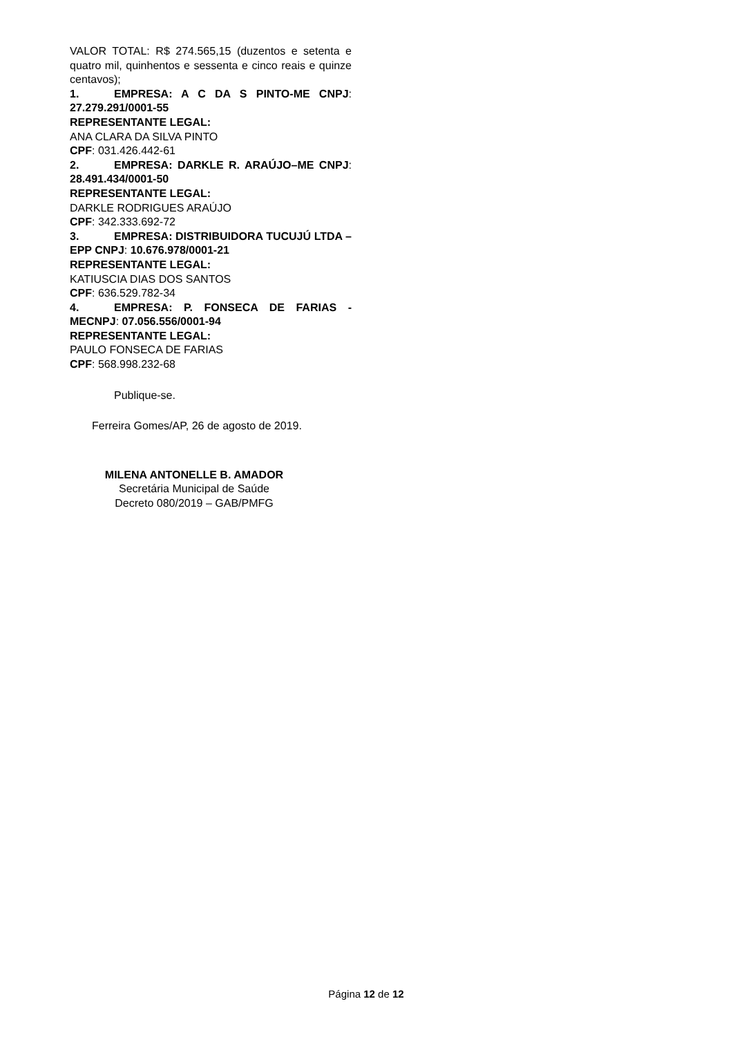VALOR TOTAL: R$ 274.565,15 (duzentos e setenta e quatro mil, quinhentos e sessenta e cinco reais e quinze centavos);
1. EMPRESA: A C DA S PINTO-ME CNPJ: 27.279.291/0001-55
REPRESENTANTE LEGAL:
ANA CLARA DA SILVA PINTO
CPF: 031.426.442-61
2. EMPRESA: DARKLE R. ARAÚJO–ME CNPJ: 28.491.434/0001-50
REPRESENTANTE LEGAL:
DARKLE RODRIGUES ARAÚJO
CPF: 342.333.692-72
3. EMPRESA: DISTRIBUIDORA TUCUJÚ LTDA – EPP CNPJ: 10.676.978/0001-21
REPRESENTANTE LEGAL:
KATIUSCIA DIAS DOS SANTOS
CPF: 636.529.782-34
4. EMPRESA: P. FONSECA DE FARIAS - MECNPJ: 07.056.556/0001-94
REPRESENTANTE LEGAL:
PAULO FONSECA DE FARIAS
CPF: 568.998.232-68
Publique-se.
Ferreira Gomes/AP, 26 de agosto de 2019.
MILENA ANTONELLE B. AMADOR
Secretária Municipal de Saúde
Decreto 080/2019 – GAB/PMFG
Página 12 de 12